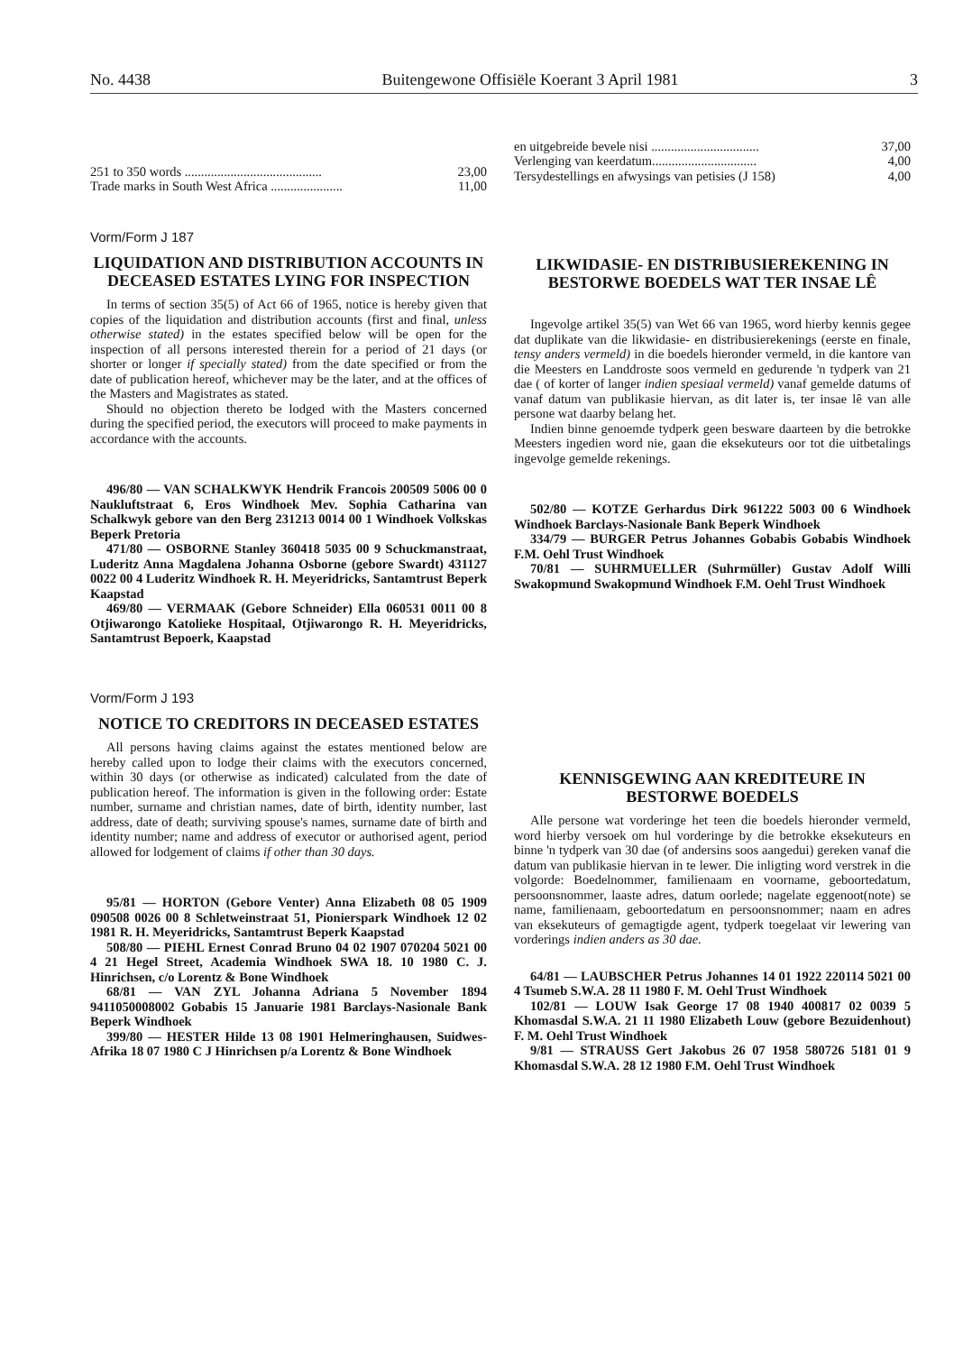No. 4438 Buitengewone Offisiële Koerant 3 April 1981 3
251 to 350 words .......................................... 23,00
Trade marks in South West Africa ...................... 11,00
Vorm/Form J 187
LIQUIDATION AND DISTRIBUTION ACCOUNTS IN DECEASED ESTATES LYING FOR INSPECTION
In terms of section 35(5) of Act 66 of 1965, notice is hereby given that copies of the liquidation and distribution accounts (first and final, unless otherwise stated) in the estates specified below will be open for the inspection of all persons interested therein for a period of 21 days (or shorter or longer if specially stated) from the date specified or from the date of publication hereof, whichever may be the later, and at the offices of the Masters and Magistrates as stated.
Should no objection thereto be lodged with the Masters concerned during the specified period, the executors will proceed to make payments in accordance with the accounts.
496/80 — VAN SCHALKWYK Hendrik Francois 200509 5006 00 0 Naukluftstraat 6, Eros Windhoek Mev. Sophia Catharina van Schalkwyk gebore van den Berg 231213 0014 00 1 Windhoek Volkskas Beperk Pretoria
471/80 — OSBORNE Stanley 360418 5035 00 9 Schuckmanstraat, Luderitz Anna Magdalena Johanna Osborne (gebore Swardt) 431127 0022 00 4 Luderitz Windhoek R. H. Meyeridricks, Santamtrust Beperk Kaapstad
469/80 — VERMAAK (Gebore Schneider) Ella 060531 0011 00 8 Otjiwarongo Katolieke Hospitaal, Otjiwarongo R. H. Meyeridricks, Santamtrust Bepoerk, Kaapstad
Vorm/Form J 193
NOTICE TO CREDITORS IN DECEASED ESTATES
All persons having claims against the estates mentioned below are hereby called upon to lodge their claims with the executors concerned, within 30 days (or otherwise as indicated) calculated from the date of publication hereof. The information is given in the following order: Estate number, surname and christian names, date of birth, identity number, last address, date of death; surviving spouse's names, surname date of birth and identity number; name and address of executor or authorised agent, period allowed for lodgement of claims if other than 30 days.
95/81 — HORTON (Gebore Venter) Anna Elizabeth 08 05 1909 090508 0026 00 8 Schletweinstraat 51, Pionierspark Windhoek 12 02 1981 R. H. Meyeridricks, Santamtrust Beperk Kaapstad
508/80 — PIEHL Ernest Conrad Bruno 04 02 1907 070204 5021 00 4 21 Hegel Street, Academia Windhoek SWA 18. 10 1980 C. J. Hinrichsen, c/o Lorentz & Bone Windhoek
68/81 — VAN ZYL Johanna Adriana 5 November 1894 9411050008002 Gobabis 15 Januarie 1981 Barclays-Nasionale Bank Beperk Windhoek
399/80 — HESTER Hilde 13 08 1901 Helmeringhausen, Suidwes-Afrika 18 07 1980 C J Hinrichsen p/a Lorentz & Bone Windhoek
en uitgebreide bevele nisi ................................. 37,00
Verlenging van keerdatum................................ 4,00
Tersydestellings en afwysings van petisies (J 158) 4,00
LIKWIDASIE- EN DISTRIBUSIEREKENING IN BESTORWE BOEDELS WAT TER INSAE LÊ
Ingevolge artikel 35(5) van Wet 66 van 1965, word hierby kennis gegee dat duplikate van die likwidasie- en distribusierekenings (eerste en finale, tensy anders vermeld) in die boedels hieronder vermeld, in die kantore van die Meesters en Landdroste soos vermeld en gedurende 'n tydperk van 21 dae ( of korter of langer indien spesiaal vermeld) vanaf gemelde datums of vanaf datum van publikasie hiervan, as dit later is, ter insae lê van alle persone wat daarby belang het.
Indien binne genoemde tydperk geen besware daarteen by die betrokke Meesters ingedien word nie, gaan die eksekuteurs oor tot die uitbetalings ingevolge gemelde rekenings.
502/80 — KOTZE Gerhardus Dirk 961222 5003 00 6 Windhoek Windhoek Barclays-Nasionale Bank Beperk Windhoek
334/79 — BURGER Petrus Johannes Gobabis Gobabis Windhoek F.M. Oehl Trust Windhoek
70/81 — SUHRMUELLER (Suhrmüller) Gustav Adolf Willi Swakopmund Swakopmund Windhoek F.M. Oehl Trust Windhoek
KENNISGEWING AAN KREDITEURE IN BESTORWE BOEDELS
Alle persone wat vorderinge het teen die boedels hieronder vermeld, word hierby versoek om hul vorderinge by die betrokke eksekuteurs en binne 'n tydperk van 30 dae (of andersins soos aangedui) gereken vanaf die datum van publikasie hiervan in te lewer. Die inligting word verstrek in die volgorde: Boedelnommer, familienaam en voorname, geboortedatum, persoonsnommer, laaste adres, datum oorlede; nagelate eggenoot(note) se name, familienaam, geboortedatum en persoonsnommer; naam en adres van eksekuteurs of gemagtigde agent, tydperk toegelaat vir lewering van vorderings indien anders as 30 dae.
64/81 — LAUBSCHER Petrus Johannes 14 01 1922 220114 5021 00 4 Tsumeb S.W.A. 28 11 1980 F. M. Oehl Trust Windhoek
102/81 — LOUW Isak George 17 08 1940 400817 02 0039 5 Khomasdal S.W.A. 21 11 1980 Elizabeth Louw (gebore Bezuidenhout) F. M. Oehl Trust Windhoek
9/81 — STRAUSS Gert Jakobus 26 07 1958 580726 5181 01 9 Khomasdal S.W.A. 28 12 1980 F.M. Oehl Trust Windhoek